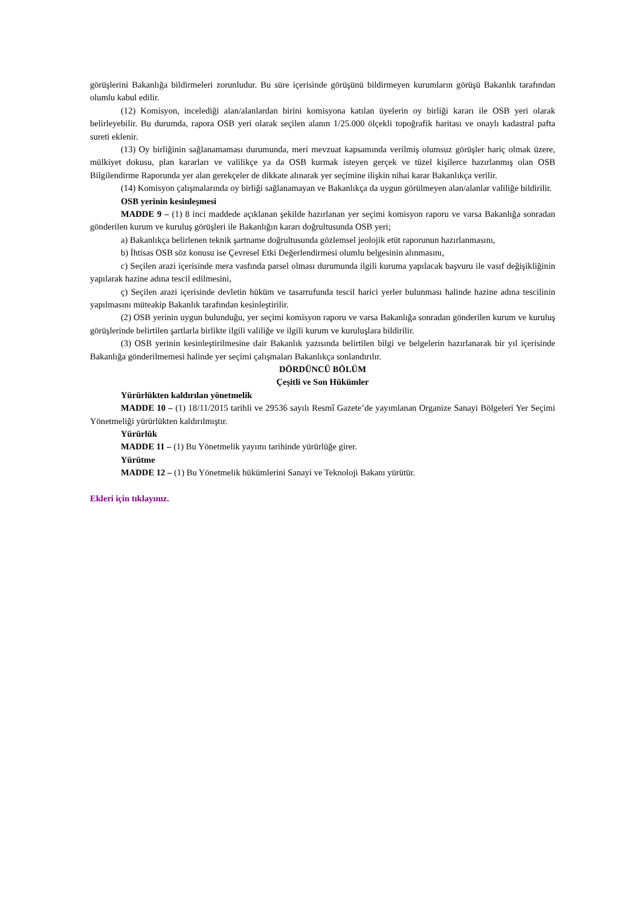görüşlerini Bakanlığa bildirmeleri zorunludur. Bu süre içerisinde görüşünü bildirmeyen kurumların görüşü Bakanlık tarafından olumlu kabul edilir.
(12) Komisyon, incelediği alan/alanlardan birini komisyona katılan üyelerin oy birliği kararı ile OSB yeri olarak belirleyebilir. Bu durumda, rapora OSB yeri olarak seçilen alanın 1/25.000 ölçekli topoğrafik haritası ve onaylı kadastral pafta sureti eklenir.
(13) Oy birliğinin sağlanamaması durumunda, meri mevzuat kapsamında verilmiş olumsuz görüşler hariç olmak üzere, mülkiyet dokusu, plan kararları ve valilikçe ya da OSB kurmak isteyen gerçek ve tüzel kişilerce hazırlanmış olan OSB Bilgilendirme Raporunda yer alan gerekçeler de dikkate alınarak yer seçimine ilişkin nihai karar Bakanlıkça verilir.
(14) Komisyon çalışmalarında oy birliği sağlanamayan ve Bakanlıkça da uygun görülmeyen alan/alanlar valiliğe bildirilir.
OSB yerinin kesinleşmesi
MADDE 9 – (1) 8 inci maddede açıklanan şekilde hazırlanan yer seçimi komisyon raporu ve varsa Bakanlığa sonradan gönderilen kurum ve kuruluş görüşleri ile Bakanlığın kararı doğrultusunda OSB yeri;
a) Bakanlıkça belirlenen teknik şartname doğrultusunda gözlemsel jeolojik etüt raporunun hazırlanmasını,
b) İhtisas OSB söz konusu ise Çevresel Etki Değerlendirmesi olumlu belgesinin alınmasını,
c) Seçilen arazi içerisinde mera vasfında parsel olması durumunda ilgili kuruma yapılacak başvuru ile vasıf değişikliğinin yapılarak hazine adına tescil edilmesini,
ç) Seçilen arazi içerisinde devletin hüküm ve tasarrufunda tescil harici yerler bulunması halinde hazine adına tescilinin yapılmasını müteakip Bakanlık tarafından kesinleştirilir.
(2) OSB yerinin uygun bulunduğu, yer seçimi komisyon raporu ve varsa Bakanlığa sonradan gönderilen kurum ve kuruluş görüşlerinde belirtilen şartlarla birlikte ilgili valiliğe ve ilgili kurum ve kuruluşlara bildirilir.
(3) OSB yerinin kesinleştirilmesine dair Bakanlık yazısında belirtilen bilgi ve belgelerin hazırlanarak bir yıl içerisinde Bakanlığa gönderilmemesi halinde yer seçimi çalışmaları Bakanlıkça sonlandırılır.
DÖRDÜNCÜ BÖLÜM
Çeşitli ve Son Hükümler
Yürürlükten kaldırılan yönetmelik
MADDE 10 – (1) 18/11/2015 tarihli ve 29536 sayılı Resmî Gazete’de yayımlanan Organize Sanayi Bölgeleri Yer Seçimi Yönetmeliği yürürlükten kaldırılmıştır.
Yürürlük
MADDE 11 – (1) Bu Yönetmelik yayımı tarihinde yürürlüğe girer.
Yürütme
MADDE 12 – (1) Bu Yönetmelik hükümlerini Sanayi ve Teknoloji Bakanı yürütür.
Ekleri için tıklayınız.